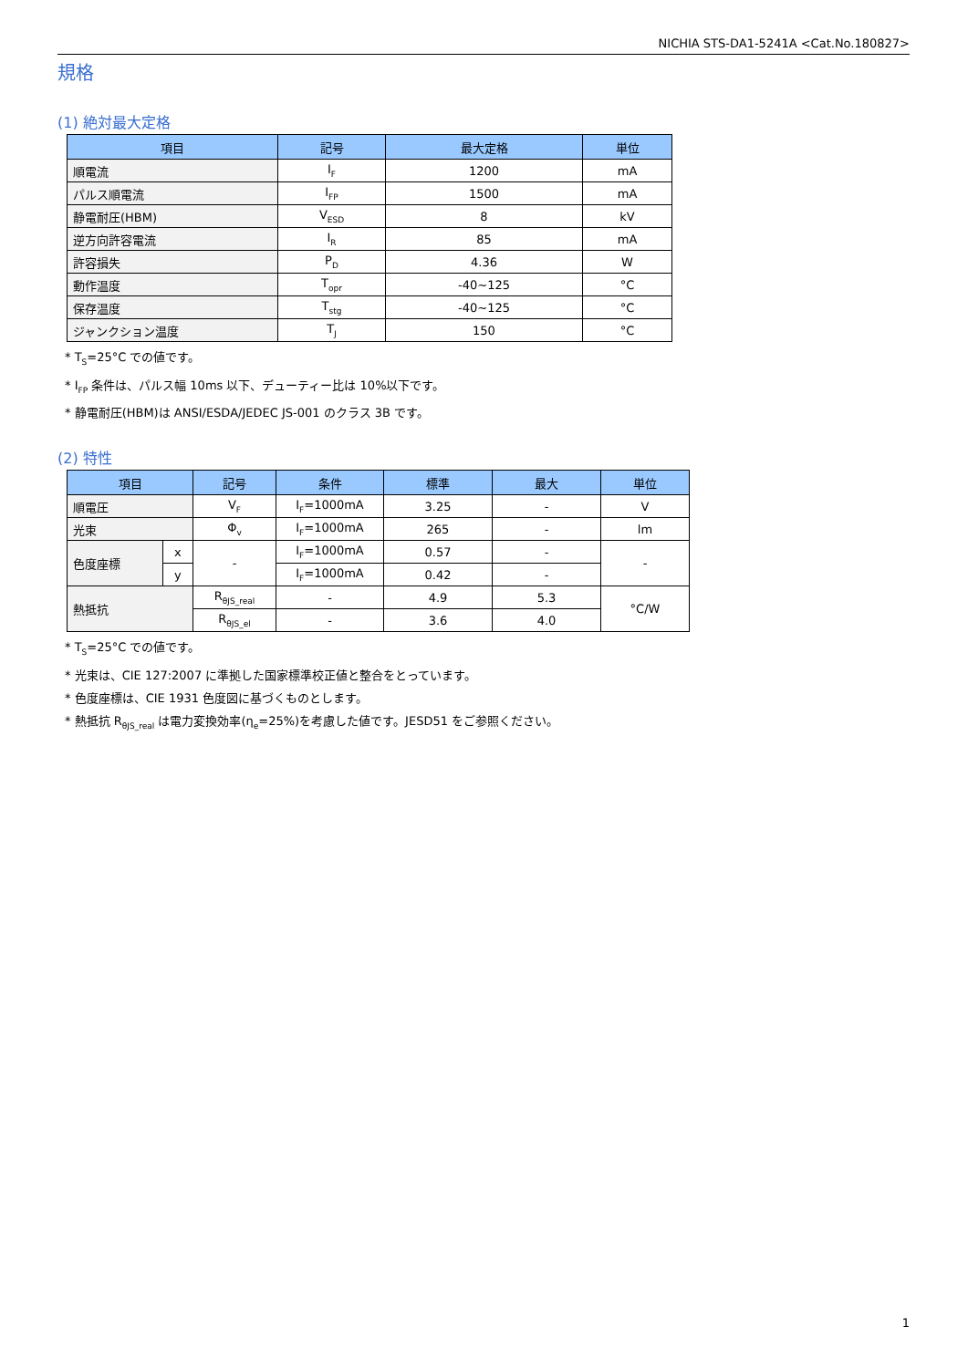NICHIA STS-DA1-5241A <Cat.No.180827>
規格
(1) 絶対最大定格
| 項目 | 記号 | 最大定格 | 単位 |
| --- | --- | --- | --- |
| 順電流 | I<sub>F</sub> | 1200 | mA |
| パルス順電流 | I<sub>FP</sub> | 1500 | mA |
| 静電耐圧(HBM) | V<sub>ESD</sub> | 8 | kV |
| 逆方向許容電流 | I<sub>R</sub> | 85 | mA |
| 許容損失 | P<sub>D</sub> | 4.36 | W |
| 動作温度 | T<sub>opr</sub> | -40~125 | °C |
| 保存温度 | T<sub>stg</sub> | -40~125 | °C |
| ジャンクション温度 | T<sub>J</sub> | 150 | °C |
* T<sub>S</sub>=25°C での値です。
* I<sub>FP</sub> 条件は、パルス幅 10ms 以下、デューティー比は 10%以下です。
* 静電耐圧(HBM)は ANSI/ESDA/JEDEC JS-001 のクラス 3B です。
(2) 特性
| 項目 | | 記号 | 条件 | 標準 | 最大 | 単位 |
| --- | --- | --- | --- | --- | --- | --- |
| 順電圧 | | V<sub>F</sub> | I<sub>F</sub>=1000mA | 3.25 | - | V |
| 光束 | | Φ<sub>v</sub> | I<sub>F</sub>=1000mA | 265 | - | lm |
| 色度座標 | x | - | I<sub>F</sub>=1000mA | 0.57 | - | - |
| | y | | I<sub>F</sub>=1000mA | 0.42 | - | |
| 熱抵抗 | | R<sub>θJS_real</sub> | - | 4.9 | 5.3 | °C/W |
| | | R<sub>θJS_el</sub> | - | 3.6 | 4.0 | |
* T<sub>S</sub>=25°C での値です。
* 光束は、CIE 127:2007 に準拠した国家標準校正値と整合をとっています。
* 色度座標は、CIE 1931 色度図に基づくものとします。
* 熱抵抗 R<sub>θJS_real</sub> は電力変換効率(η<sub>e</sub>=25%)を考慮した値です。JESD51 をご参照ください。
1